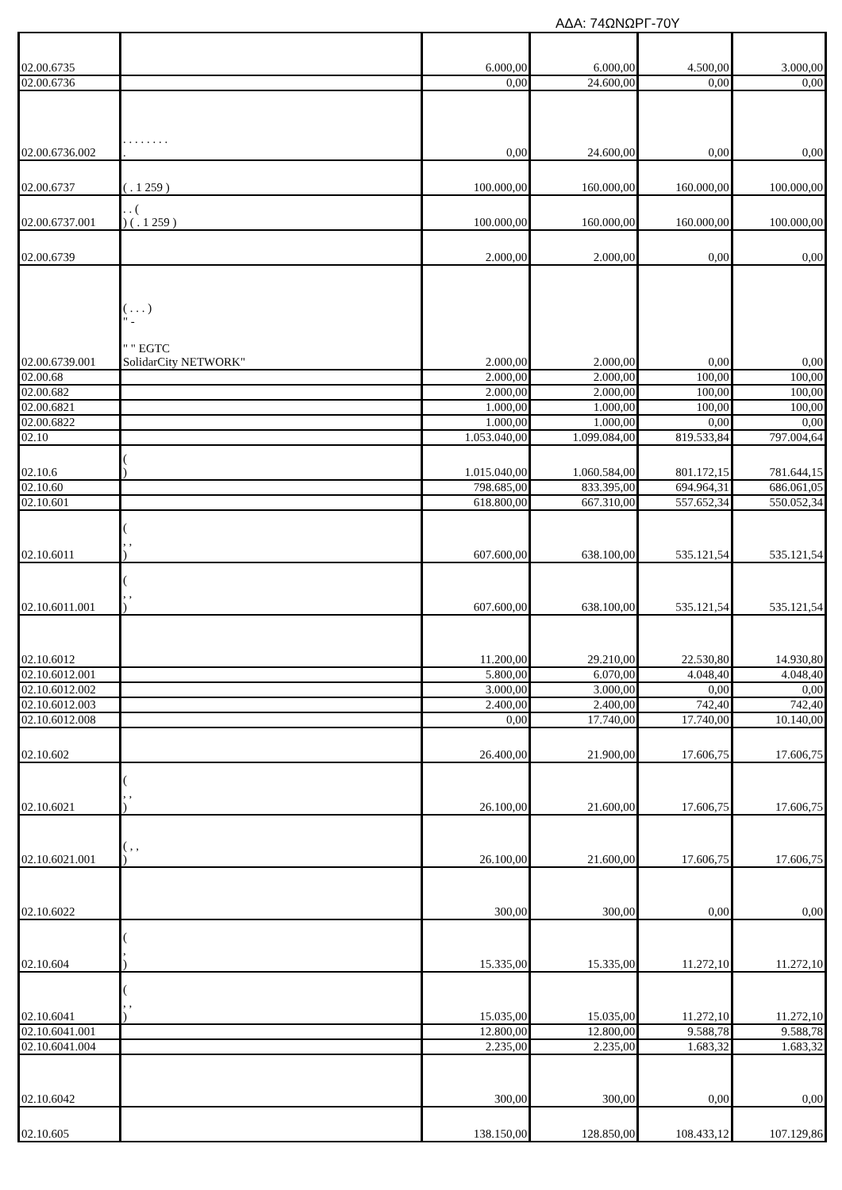ΑΔΑ: 74ΩΝΩΡΓ-70Υ
| 02.00.6735 | | 6.000,00 | 6.000,00 | 4.500,00 | 3.000,00 |
| 02.00.6736 | | 0,00 | 24.600,00 | 0,00 | 0,00 |
| 02.00.6736.002 | . . . . . . . . . | 0,00 | 24.600,00 | 0,00 | 0,00 |
| 02.00.6737 | ( . 1 259 ) | 100.000,00 | 160.000,00 | 160.000,00 | 100.000,00 |
| 02.00.6737.001 | . . ( ) ( . 1 259 ) | 100.000,00 | 160.000,00 | 160.000,00 | 100.000,00 |
| 02.00.6739 | | 2.000,00 | 2.000,00 | 0,00 | 0,00 |
| 02.00.6739.001 | ( . . . ) " - " " EGTC SolidarCity NETWORK" | 2.000,00 | 2.000,00 | 0,00 | 0,00 |
| 02.00.68 | | 2.000,00 | 2.000,00 | 100,00 | 100,00 |
| 02.00.682 | | 2.000,00 | 2.000,00 | 100,00 | 100,00 |
| 02.00.6821 | | 1.000,00 | 1.000,00 | 100,00 | 100,00 |
| 02.00.6822 | | 1.000,00 | 1.000,00 | 0,00 | 0,00 |
| 02.10 | | 1.053.040,00 | 1.099.084,00 | 819.533,84 | 797.004,64 |
| 02.10.6 | ( ) | 1.015.040,00 | 1.060.584,00 | 801.172,15 | 781.644,15 |
| 02.10.60 | | 798.685,00 | 833.395,00 | 694.964,31 | 686.061,05 |
| 02.10.601 | | 618.800,00 | 667.310,00 | 557.652,34 | 550.052,34 |
| 02.10.6011 | ( , , ) | 607.600,00 | 638.100,00 | 535.121,54 | 535.121,54 |
| 02.10.6011.001 | ( , , ) | 607.600,00 | 638.100,00 | 535.121,54 | 535.121,54 |
| 02.10.6012 | | 11.200,00 | 29.210,00 | 22.530,80 | 14.930,80 |
| 02.10.6012.001 | | 5.800,00 | 6.070,00 | 4.048,40 | 4.048,40 |
| 02.10.6012.002 | | 3.000,00 | 3.000,00 | 0,00 | 0,00 |
| 02.10.6012.003 | | 2.400,00 | 2.400,00 | 742,40 | 742,40 |
| 02.10.6012.008 | | 0,00 | 17.740,00 | 17.740,00 | 10.140,00 |
| 02.10.602 | | 26.400,00 | 21.900,00 | 17.606,75 | 17.606,75 |
| 02.10.6021 | ( , , ) | 26.100,00 | 21.600,00 | 17.606,75 | 17.606,75 |
| 02.10.6021.001 | ( , , ) | 26.100,00 | 21.600,00 | 17.606,75 | 17.606,75 |
| 02.10.6022 | | 300,00 | 300,00 | 0,00 | 0,00 |
| 02.10.604 | ( , ) | 15.335,00 | 15.335,00 | 11.272,10 | 11.272,10 |
| 02.10.6041 | ( , , ) | 15.035,00 | 15.035,00 | 11.272,10 | 11.272,10 |
| 02.10.6041.001 | | 12.800,00 | 12.800,00 | 9.588,78 | 9.588,78 |
| 02.10.6041.004 | | 2.235,00 | 2.235,00 | 1.683,32 | 1.683,32 |
| 02.10.6042 | | 300,00 | 300,00 | 0,00 | 0,00 |
| 02.10.605 | | 138.150,00 | 128.850,00 | 108.433,12 | 107.129,86 |